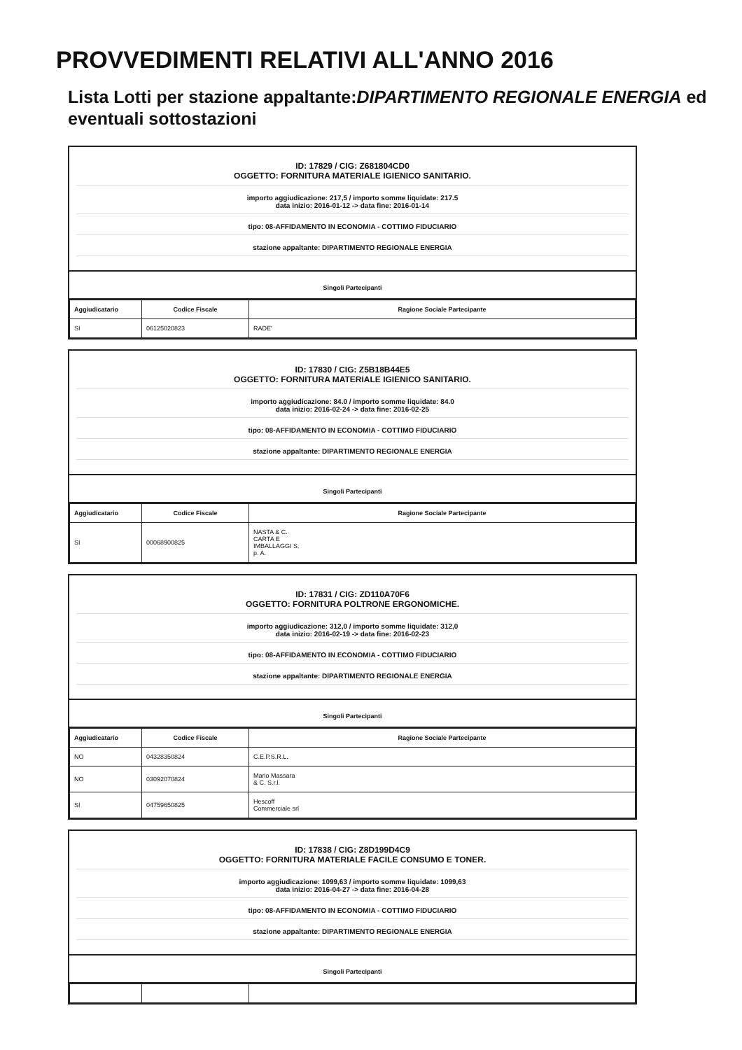PROVVEDIMENTI RELATIVI ALL'ANNO 2016
Lista Lotti per stazione appaltante:DIPARTIMENTO REGIONALE ENERGIA ed eventuali sottostazioni
ID: 17829 / CIG: Z681804CD0
OGGETTO: FORNITURA MATERIALE IGIENICO SANITARIO.
importo aggiudicazione: 217,5 / importo somme liquidate: 217.5
data inizio: 2016-01-12 -> data fine: 2016-01-14
tipo: 08-AFFIDAMENTO IN ECONOMIA - COTTIMO FIDUCIARIO
stazione appaltante: DIPARTIMENTO REGIONALE ENERGIA
Singoli Partecipanti
| Aggiudicatario | Codice Fiscale | Ragione Sociale Partecipante |
| --- | --- | --- |
| SI | 06125020823 | RADE' |
ID: 17830 / CIG: Z5B18B44E5
OGGETTO: FORNITURA MATERIALE IGIENICO SANITARIO.
importo aggiudicazione: 84.0 / importo somme liquidate: 84.0
data inizio: 2016-02-24 -> data fine: 2016-02-25
tipo: 08-AFFIDAMENTO IN ECONOMIA - COTTIMO FIDUCIARIO
stazione appaltante: DIPARTIMENTO REGIONALE ENERGIA
Singoli Partecipanti
| Aggiudicatario | Codice Fiscale | Ragione Sociale Partecipante |
| --- | --- | --- |
| SI | 00068900825 | NASTA & C. CARTA E IMBALLAGGI S. p. A. |
ID: 17831 / CIG: ZD110A70F6
OGGETTO: FORNITURA POLTRONE ERGONOMICHE.
importo aggiudicazione: 312,0 / importo somme liquidate: 312,0
data inizio: 2016-02-19 -> data fine: 2016-02-23
tipo: 08-AFFIDAMENTO IN ECONOMIA - COTTIMO FIDUCIARIO
stazione appaltante: DIPARTIMENTO REGIONALE ENERGIA
Singoli Partecipanti
| Aggiudicatario | Codice Fiscale | Ragione Sociale Partecipante |
| --- | --- | --- |
| NO | 04328350824 | C.E.P.S.R.L. |
| NO | 03092070824 | Mario Massara & C. S.r.l. |
| SI | 04759650825 | Hescoff Commerciale srl |
ID: 17838 / CIG: Z8D199D4C9
OGGETTO: FORNITURA MATERIALE FACILE CONSUMO E TONER.
importo aggiudicazione: 1099,63 / importo somme liquidate: 1099,63
data inizio: 2016-04-27 -> data fine: 2016-04-28
tipo: 08-AFFIDAMENTO IN ECONOMIA - COTTIMO FIDUCIARIO
stazione appaltante: DIPARTIMENTO REGIONALE ENERGIA
Singoli Partecipanti